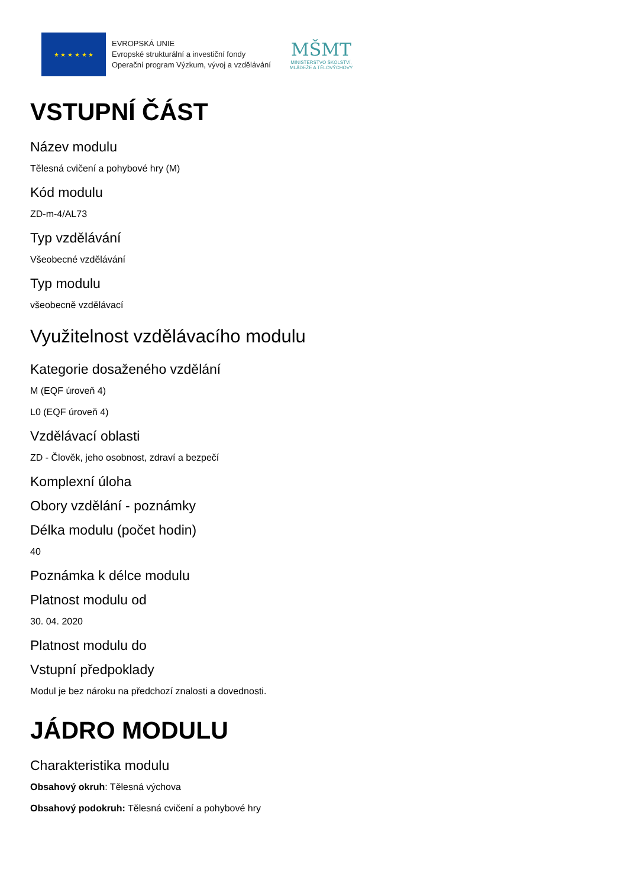★ ★ ★ ★ ★ ★
EVROPSKÁ UNIE
Evropské strukturální a investiční fondy
Operační program Výzkum, vývoj a vzdělávání
MŠMT
MINISTERSTVO ŠKOLSTVÍ,
MLÁDEŽE A TĚLOVÝCHOVY
VSTUPNÍ ČÁST
Název modulu
Tělesná cvičení a pohybové hry (M)
Kód modulu
ZD-m-4/AL73
Typ vzdělávání
Všeobecné vzdělávání
Typ modulu
všeobecně vzdělávací
Využitelnost vzdělávacího modulu
Kategorie dosaženého vzdělání
M (EQF úroveň 4)
L0 (EQF úroveň 4)
Vzdělávací oblasti
ZD - Člověk, jeho osobnost, zdraví a bezpečí
Komplexní úloha
Obory vzdělání - poznámky
Délka modulu (počet hodin)
40
Poznámka k délce modulu
Platnost modulu od
30. 04. 2020
Platnost modulu do
Vstupní předpoklady
Modul je bez nároku na předchozí znalosti a dovednosti.
JÁDRO MODULU
Charakteristika modulu
Obsahový okruh: Tělesná výchova
Obsahový podokruh: Tělesná cvičení a pohybové hry